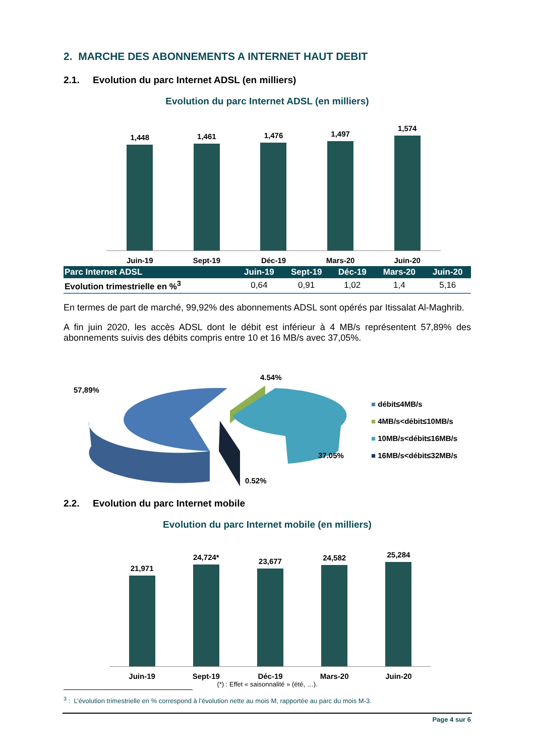2. MARCHE DES ABONNEMENTS A INTERNET HAUT DEBIT
2.1. Evolution du parc Internet ADSL (en milliers)
Evolution du parc Internet ADSL (en milliers)
1,448
1,461
1,476
1,497
1,574
Juin-19 Sept-19 Déc-19 Mars-20 Juin-20
| Parc Internet ADSL | Juin-19 | Sept-19 | Déc-19 | Mars-20 | Juin-20 |
| --- | --- | --- | --- | --- | --- |
| Evolution trimestrielle en %<sup>3</sup> | 0,64 | 0,91 | 1,02 | 1,4 | 5,16 |
En termes de part de marché, 99,92% des abonnements ADSL sont opérés par Itissalat Al-Maghrib.
A fin juin 2020, les accès ADSL dont le débit est inférieur à 4 MB/s représentent 57,89% des abonnements suivis des débits compris entre 10 et 16 MB/s avec 37,05%.
57,89%
4.54%
37.05%
0.52%
■ débit≤4MB/s
■ 4MB/s<débit≤10MB/s
■ 10MB/s<débit≤16MB/s
■ 16MB/s<débit≤32MB/s
2.2. Evolution du parc Internet mobile
Evolution du parc Internet mobile (en milliers)
21,971
24,724*
23,677
24,582
25,284
Juin-19 Sept-19 Déc-19 Mars-20 Juin-20
(*) : Effet « saisonnalité » (été, …).
<sup>3</sup> : L’évolution trimestrielle en % correspond à l’évolution nette au mois M, rapportée au parc du mois M-3.
Page 4 sur 6